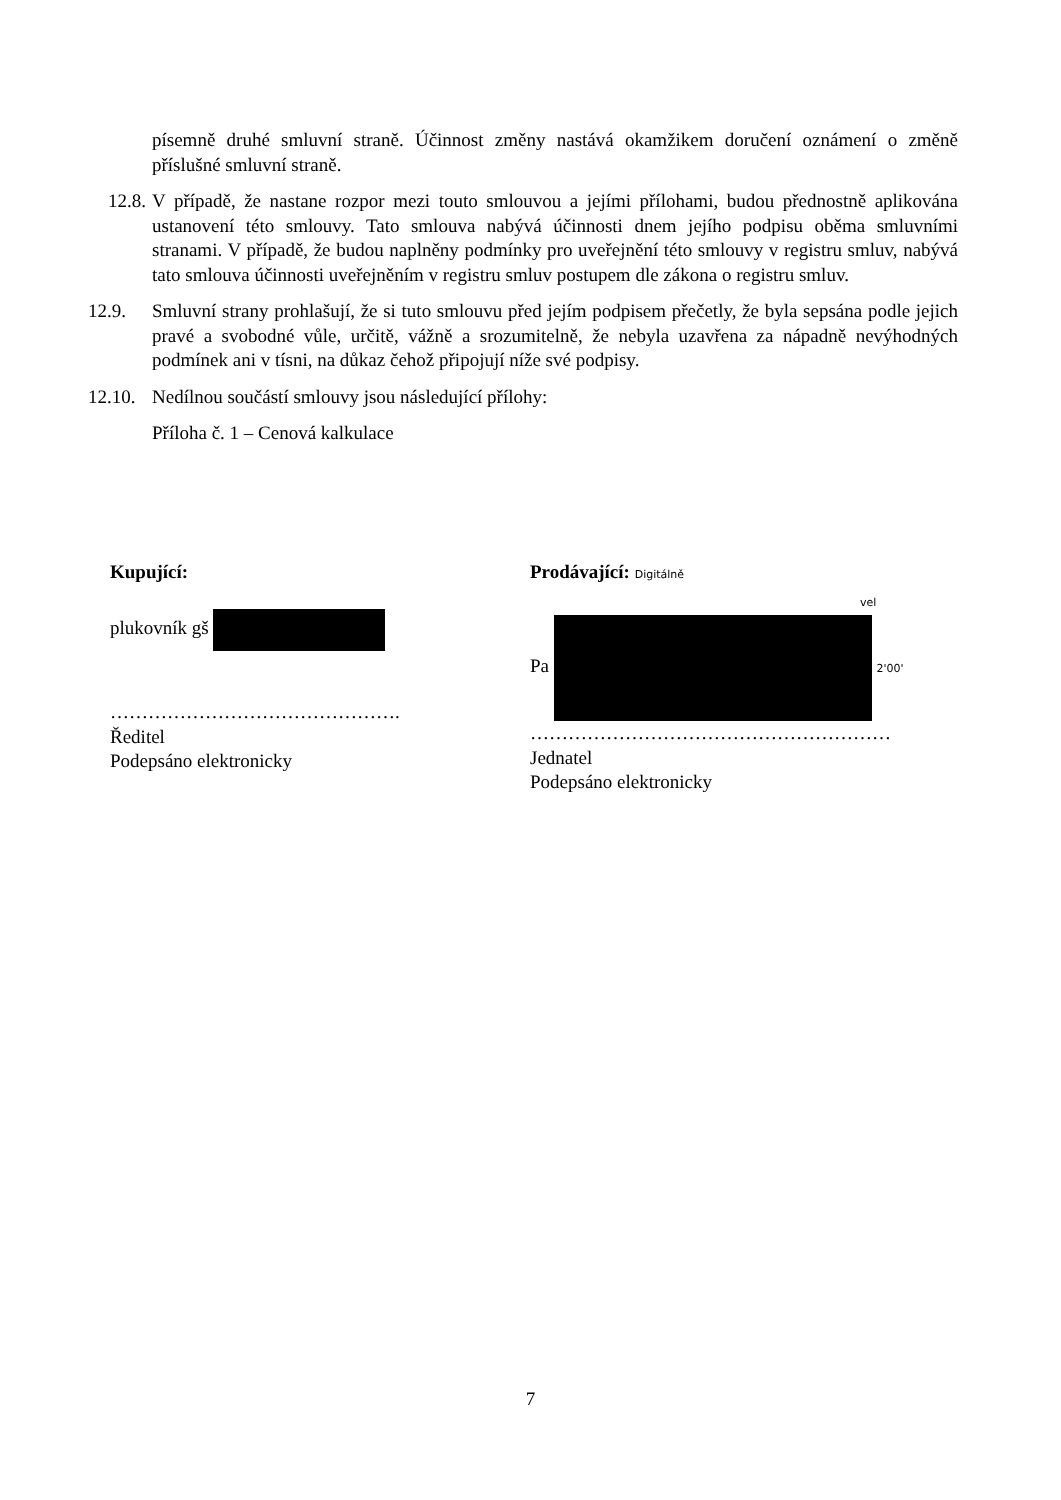písemně druhé smluvní straně. Účinnost změny nastává okamžikem doručení oznámení o změně příslušné smluvní straně.
12.8. V případě, že nastane rozpor mezi touto smlouvou a jejími přílohami, budou přednostně aplikována ustanovení této smlouvy. Tato smlouva nabývá účinnosti dnem jejího podpisu oběma smluvními stranami. V případě, že budou naplněny podmínky pro uveřejnění této smlouvy v registru smluv, nabývá tato smlouva účinnosti uveřejněním v registru smluv postupem dle zákona o registru smluv.
12.9. Smluvní strany prohlašují, že si tuto smlouvu před jejím podpisem přečetly, že byla sepsána podle jejich pravé a svobodné vůle, určitě, vážně a srozumitelně, že nebyla uzavřena za nápadně nevýhodných podmínek ani v tísni, na důkaz čehož připojují níže své podpisy.
12.10.
Nedílnou součástí smlouvy jsou následující přílohy:
Příloha č. 1 – Cenová kalkulace
Kupující:
plukovník gš
……………………………………….
Ředitel
Podepsáno elektronicky
Prodávající: Digitálně
vel
Pa 2'00'
…………………………………………………
Jednatel
Podepsáno elektronicky
7